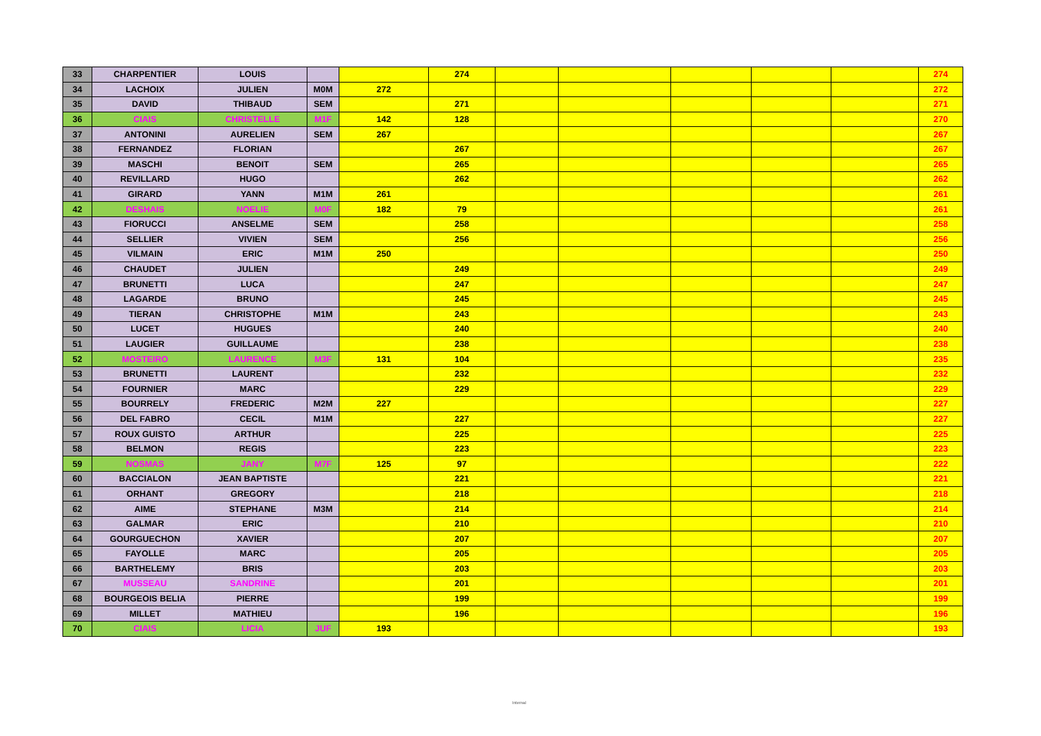| 33 | CHARPENTIER | LOUIS | | | 274 | | | | | | 274 |
| 34 | LACHOIX | JULIEN | M0M | 272 | | | | | | | 272 |
| 35 | DAVID | THIBAUD | SEM | | 271 | | | | | | 271 |
| 36 | CIAIS | CHRISTELLE | M1F | 142 | 128 | | | | | | 270 |
| 37 | ANTONINI | AURELIEN | SEM | 267 | | | | | | | 267 |
| 38 | FERNANDEZ | FLORIAN | | | 267 | | | | | | 267 |
| 39 | MASCHI | BENOIT | SEM | | 265 | | | | | | 265 |
| 40 | REVILLARD | HUGO | | | 262 | | | | | | 262 |
| 41 | GIRARD | YANN | M1M | 261 | | | | | | | 261 |
| 42 | DESHAIS | NOELIE | M0F | 182 | 79 | | | | | | 261 |
| 43 | FIORUCCI | ANSELME | SEM | | 258 | | | | | | 258 |
| 44 | SELLIER | VIVIEN | SEM | | 256 | | | | | | 256 |
| 45 | VILMAIN | ERIC | M1M | 250 | | | | | | | 250 |
| 46 | CHAUDET | JULIEN | | | 249 | | | | | | 249 |
| 47 | BRUNETTI | LUCA | | | 247 | | | | | | 247 |
| 48 | LAGARDE | BRUNO | | | 245 | | | | | | 245 |
| 49 | TIERAN | CHRISTOPHE | M1M | | 243 | | | | | | 243 |
| 50 | LUCET | HUGUES | | | 240 | | | | | | 240 |
| 51 | LAUGIER | GUILLAUME | | | 238 | | | | | | 238 |
| 52 | MOSTEIRO | LAURENCE | M3F | 131 | 104 | | | | | | 235 |
| 53 | BRUNETTI | LAURENT | | | 232 | | | | | | 232 |
| 54 | FOURNIER | MARC | | | 229 | | | | | | 229 |
| 55 | BOURRELY | FREDERIC | M2M | 227 | | | | | | | 227 |
| 56 | DEL FABRO | CECIL | M1M | | 227 | | | | | | 227 |
| 57 | ROUX GUISTO | ARTHUR | | | 225 | | | | | | 225 |
| 58 | BELMON | REGIS | | | 223 | | | | | | 223 |
| 59 | NOSMAS | JANY | M7F | 125 | 97 | | | | | | 222 |
| 60 | BACCIALON | JEAN BAPTISTE | | | 221 | | | | | | 221 |
| 61 | ORHANT | GREGORY | | | 218 | | | | | | 218 |
| 62 | AIME | STEPHANE | M3M | | 214 | | | | | | 214 |
| 63 | GALMAR | ERIC | | | 210 | | | | | | 210 |
| 64 | GOURGUECHON | XAVIER | | | 207 | | | | | | 207 |
| 65 | FAYOLLE | MARC | | | 205 | | | | | | 205 |
| 66 | BARTHELEMY | BRIS | | | 203 | | | | | | 203 |
| 67 | MUSSEAU | SANDRINE | | | 201 | | | | | | 201 |
| 68 | BOURGEOIS BELIA | PIERRE | | | 199 | | | | | | 199 |
| 69 | MILLET | MATHIEU | | | 196 | | | | | | 196 |
| 70 | CIAIS | LICIA | JUF | 193 | | | | | | | 193 |
Internal